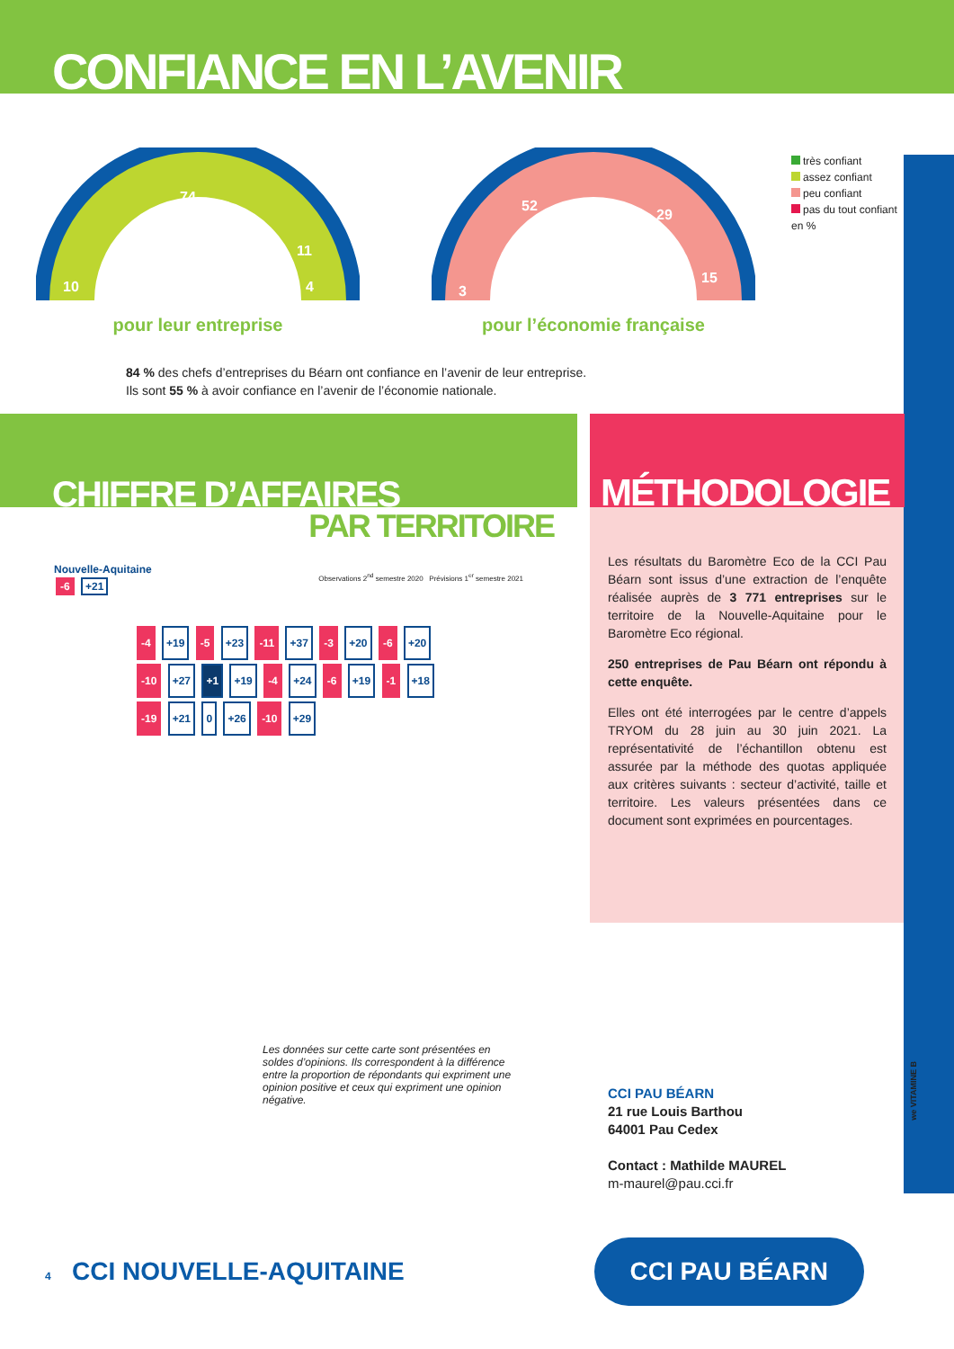CONFIANCE EN L’AVENIR
74
10
11
4
pour leur entreprise
52
29
15
3
pour l’économie française
très confiant
assez confiant
peu confiant
pas du tout confiant
en %
84 % des chefs d’entreprises du Béarn ont confiance en l’avenir de leur entreprise.
Ils sont 55 % à avoir confiance en l’avenir de l’économie nationale.
CHIFFRE D’AFFAIRES
PAR TERRITOIRE
Nouvelle-Aquitaine
-6 +21
Observations 2<sup>nd</sup> semestre 2020 Prévisions 1<sup>er</sup> semestre 2021
-4 +19 -5 +23 -11 +37 -3 +20 -6 +20 -10 +27 +1 +19 -4 +24 -6 +19 -1 +18 -19 +21 0 +26 -10 +29
Les données sur cette carte sont présentées en soldes d’opinions. Ils correspondent à la différence entre la proportion de répondants qui expriment une opinion positive et ceux qui expriment une opinion négative.
MÉTHODOLOGIE
Les résultats du Baromètre Eco de la CCI Pau Béarn sont issus d’une extraction de l’enquête réalisée auprès de 3 771 entreprises sur le territoire de la Nouvelle-Aquitaine pour le Baromètre Eco régional.
250 entreprises de Pau Béarn ont répondu à cette enquête.
Elles ont été interrogées par le centre d’appels TRYOM du 28 juin au 30 juin 2021. La représentativité de l’échantillon obtenu est assurée par la méthode des quotas appliquée aux critères suivants : secteur d’activité, taille et territoire. Les valeurs présentées dans ce document sont exprimées en pourcentages.
CCI PAU BÉARN
21 rue Louis Barthou
64001 Pau Cedex
Contact : Mathilde MAUREL
m-maurel@pau.cci.fr
4 CCI NOUVELLE-AQUITAINE
CCI PAU BÉARN
we VITAMINE B